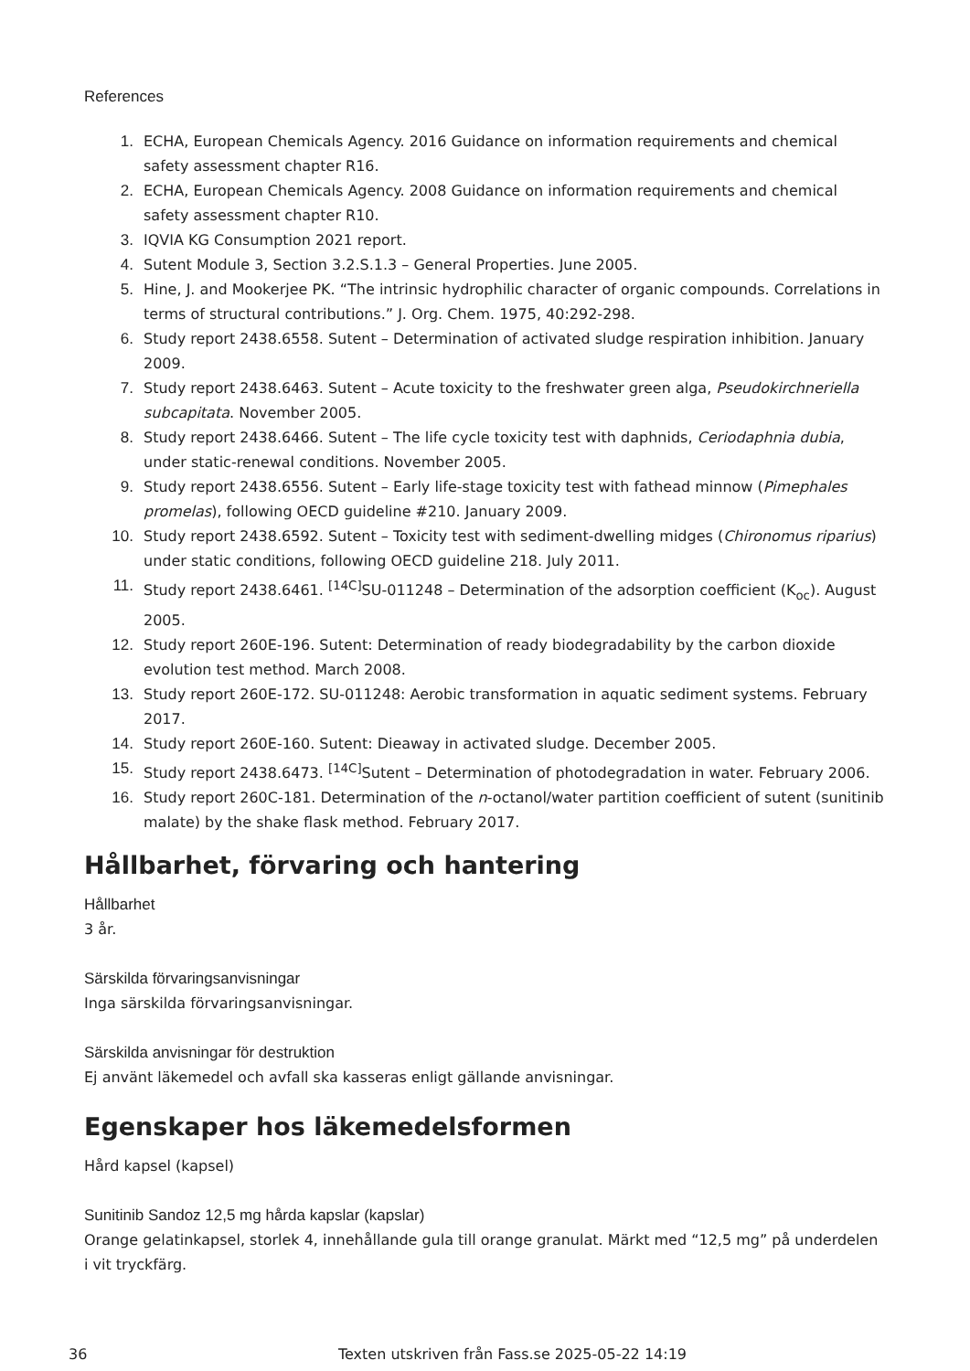References
1. ECHA, European Chemicals Agency. 2016 Guidance on information requirements and chemical safety assessment chapter R16.
2. ECHA, European Chemicals Agency. 2008 Guidance on information requirements and chemical safety assessment chapter R10.
3. IQVIA KG Consumption 2021 report.
4. Sutent Module 3, Section 3.2.S.1.3 – General Properties. June 2005.
5. Hine, J. and Mookerjee PK. “The intrinsic hydrophilic character of organic compounds. Correlations in terms of structural contributions.” J. Org. Chem. 1975, 40:292-298.
6. Study report 2438.6558. Sutent – Determination of activated sludge respiration inhibition. January 2009.
7. Study report 2438.6463. Sutent – Acute toxicity to the freshwater green alga, Pseudokirchneriella subcapitata. November 2005.
8. Study report 2438.6466. Sutent – The life cycle toxicity test with daphnids, Ceriodaphnia dubia, under static-renewal conditions. November 2005.
9. Study report 2438.6556. Sutent – Early life-stage toxicity test with fathead minnow (Pimephales promelas), following OECD guideline #210. January 2009.
10. Study report 2438.6592. Sutent – Toxicity test with sediment-dwelling midges (Chironomus riparius) under static conditions, following OECD guideline 218. July 2011.
11. Study report 2438.6461. <sup>[14C]</sup>SU-011248 – Determination of the adsorption coefficient (K<sub>oc</sub>). August 2005.
12. Study report 260E-196. Sutent: Determination of ready biodegradability by the carbon dioxide evolution test method. March 2008.
13. Study report 260E-172. SU-011248: Aerobic transformation in aquatic sediment systems. February 2017.
14. Study report 260E-160. Sutent: Dieaway in activated sludge. December 2005.
15. Study report 2438.6473. <sup>[14C]</sup>Sutent – Determination of photodegradation in water. February 2006.
16. Study report 260C-181. Determination of the n-octanol/water partition coefficient of sutent (sunitinib malate) by the shake flask method. February 2017.
Hållbarhet, förvaring och hantering
Hållbarhet
3 år.
Särskilda förvaringsanvisningar
Inga särskilda förvaringsanvisningar.
Särskilda anvisningar för destruktion
Ej använt läkemedel och avfall ska kasseras enligt gällande anvisningar.
Egenskaper hos läkemedelsformen
Hård kapsel (kapsel)
Sunitinib Sandoz 12,5 mg hårda kapslar (kapslar)
Orange gelatinkapsel, storlek 4, innehållande gula till orange granulat. Märkt med “12,5 mg” på underdelen i vit tryckfärg.
36 Texten utskriven från Fass.se 2025-05-22 14:19